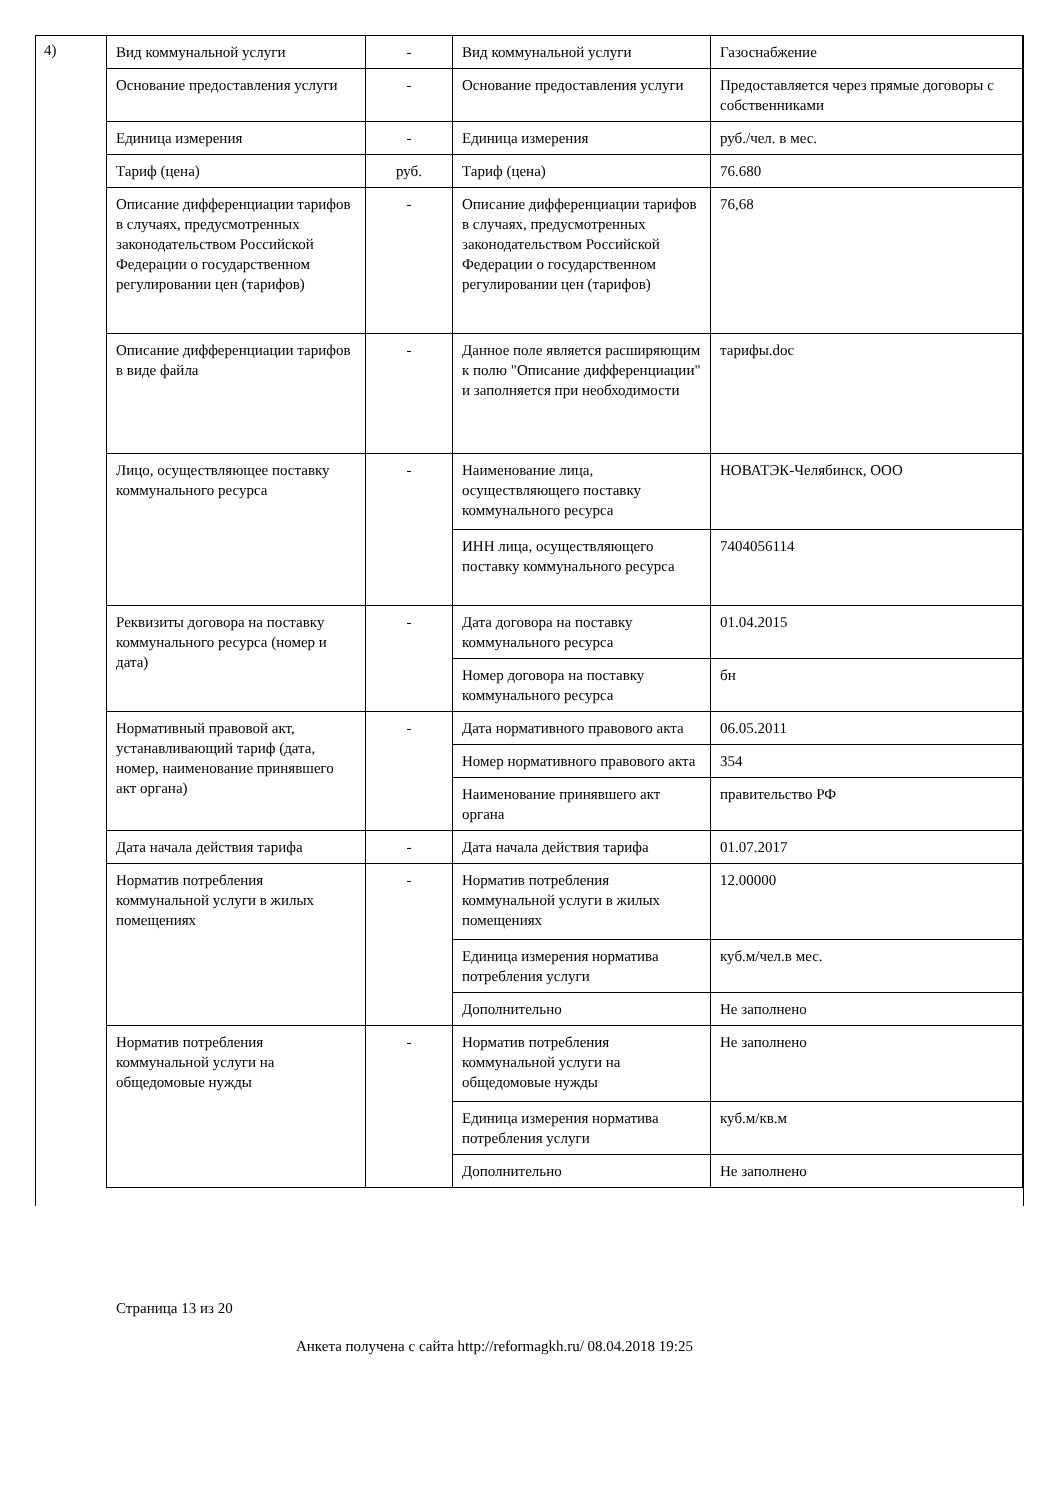4)
| Вид коммунальной услуги | - | Вид коммунальной услуги | Газоснабжение |
| Основание предоставления услуги | - | Основание предоставления услуги | Предоставляется через прямые договоры с собственниками |
| Единица измерения | - | Единица измерения | руб./чел. в мес. |
| Тариф (цена) | руб. | Тариф (цена) | 76.680 |
| Описание дифференциации тарифов в случаях, предусмотренных законодательством Российской Федерации о государственном регулировании цен (тарифов) | - | Описание дифференциации тарифов в случаях, предусмотренных законодательством Российской Федерации о государственном регулировании цен (тарифов) | 76,68 |
| Описание дифференциации тарифов в виде файла | - | Данное поле является расширяющим к полю "Описание дифференциации" и заполняется при необходимости | тарифы.doc |
| Лицо, осуществляющее поставку коммунального ресурса | - | Наименование лица, осуществляющего поставку коммунального ресурса | НОВАТЭК-Челябинск, ООО |
| | | ИНН лица, осуществляющего поставку коммунального ресурса | 7404056114 |
| Реквизиты договора на поставку коммунального ресурса (номер и дата) | - | Дата договора на поставку коммунального ресурса | 01.04.2015 |
| | | Номер договора на поставку коммунального ресурса | бн |
| Нормативный правовой акт, устанавливающий тариф (дата, номер, наименование принявшего акт органа) | - | Дата нормативного правового акта | 06.05.2011 |
| | | Номер нормативного правового акта | 354 |
| | | Наименование принявшего акт органа | правительство РФ |
| Дата начала действия тарифа | - | Дата начала действия тарифа | 01.07.2017 |
| Норматив потребления коммунальной услуги в жилых помещениях | - | Норматив потребления коммунальной услуги в жилых помещениях | 12.00000 |
| | | Единица измерения норматива потребления услуги | куб.м/чел.в мес. |
| | | Дополнительно | Не заполнено |
| Норматив потребления коммунальной услуги на общедомовые нужды | - | Норматив потребления коммунальной услуги на общедомовые нужды | Не заполнено |
| | | Единица измерения норматива потребления услуги | куб.м/кв.м |
| | | Дополнительно | Не заполнено |
Страница 13 из 20
Анкета получена с сайта http://reformagkh.ru/ 08.04.2018 19:25